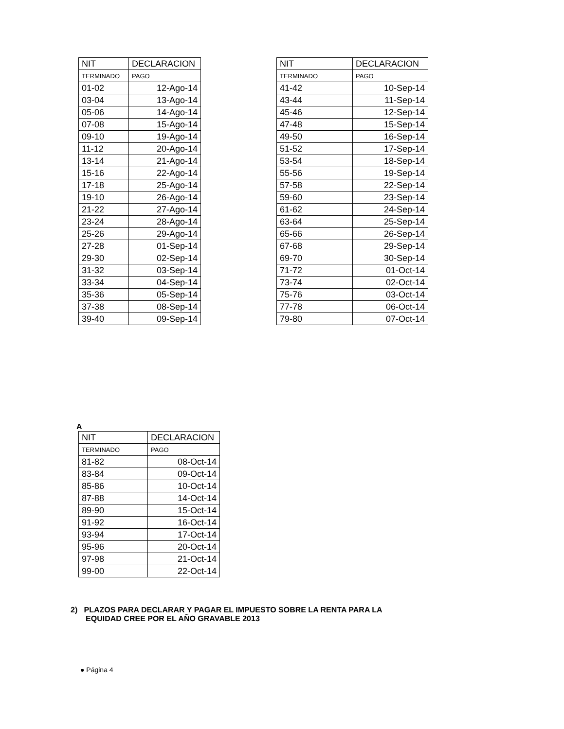| NIT | DECLARACION |
| --- | --- |
| TERMINADO | PAGO |
| 01-02 | 12-Ago-14 |
| 03-04 | 13-Ago-14 |
| 05-06 | 14-Ago-14 |
| 07-08 | 15-Ago-14 |
| 09-10 | 19-Ago-14 |
| 11-12 | 20-Ago-14 |
| 13-14 | 21-Ago-14 |
| 15-16 | 22-Ago-14 |
| 17-18 | 25-Ago-14 |
| 19-10 | 26-Ago-14 |
| 21-22 | 27-Ago-14 |
| 23-24 | 28-Ago-14 |
| 25-26 | 29-Ago-14 |
| 27-28 | 01-Sep-14 |
| 29-30 | 02-Sep-14 |
| 31-32 | 03-Sep-14 |
| 33-34 | 04-Sep-14 |
| 35-36 | 05-Sep-14 |
| 37-38 | 08-Sep-14 |
| 39-40 | 09-Sep-14 |
| NIT | DECLARACION |
| --- | --- |
| TERMINADO | PAGO |
| 41-42 | 10-Sep-14 |
| 43-44 | 11-Sep-14 |
| 45-46 | 12-Sep-14 |
| 47-48 | 15-Sep-14 |
| 49-50 | 16-Sep-14 |
| 51-52 | 17-Sep-14 |
| 53-54 | 18-Sep-14 |
| 55-56 | 19-Sep-14 |
| 57-58 | 22-Sep-14 |
| 59-60 | 23-Sep-14 |
| 61-62 | 24-Sep-14 |
| 63-64 | 25-Sep-14 |
| 65-66 | 26-Sep-14 |
| 67-68 | 29-Sep-14 |
| 69-70 | 30-Sep-14 |
| 71-72 | 01-Oct-14 |
| 73-74 | 02-Oct-14 |
| 75-76 | 03-Oct-14 |
| 77-78 | 06-Oct-14 |
| 79-80 | 07-Oct-14 |
A
| NIT | DECLARACION |
| --- | --- |
| TERMINADO | PAGO |
| 81-82 | 08-Oct-14 |
| 83-84 | 09-Oct-14 |
| 85-86 | 10-Oct-14 |
| 87-88 | 14-Oct-14 |
| 89-90 | 15-Oct-14 |
| 91-92 | 16-Oct-14 |
| 93-94 | 17-Oct-14 |
| 95-96 | 20-Oct-14 |
| 97-98 | 21-Oct-14 |
| 99-00 | 22-Oct-14 |
2) PLAZOS PARA DECLARAR Y PAGAR EL IMPUESTO SOBRE LA RENTA PARA LA
EQUIDAD CREE POR EL AÑO GRAVABLE 2013
● Página 4